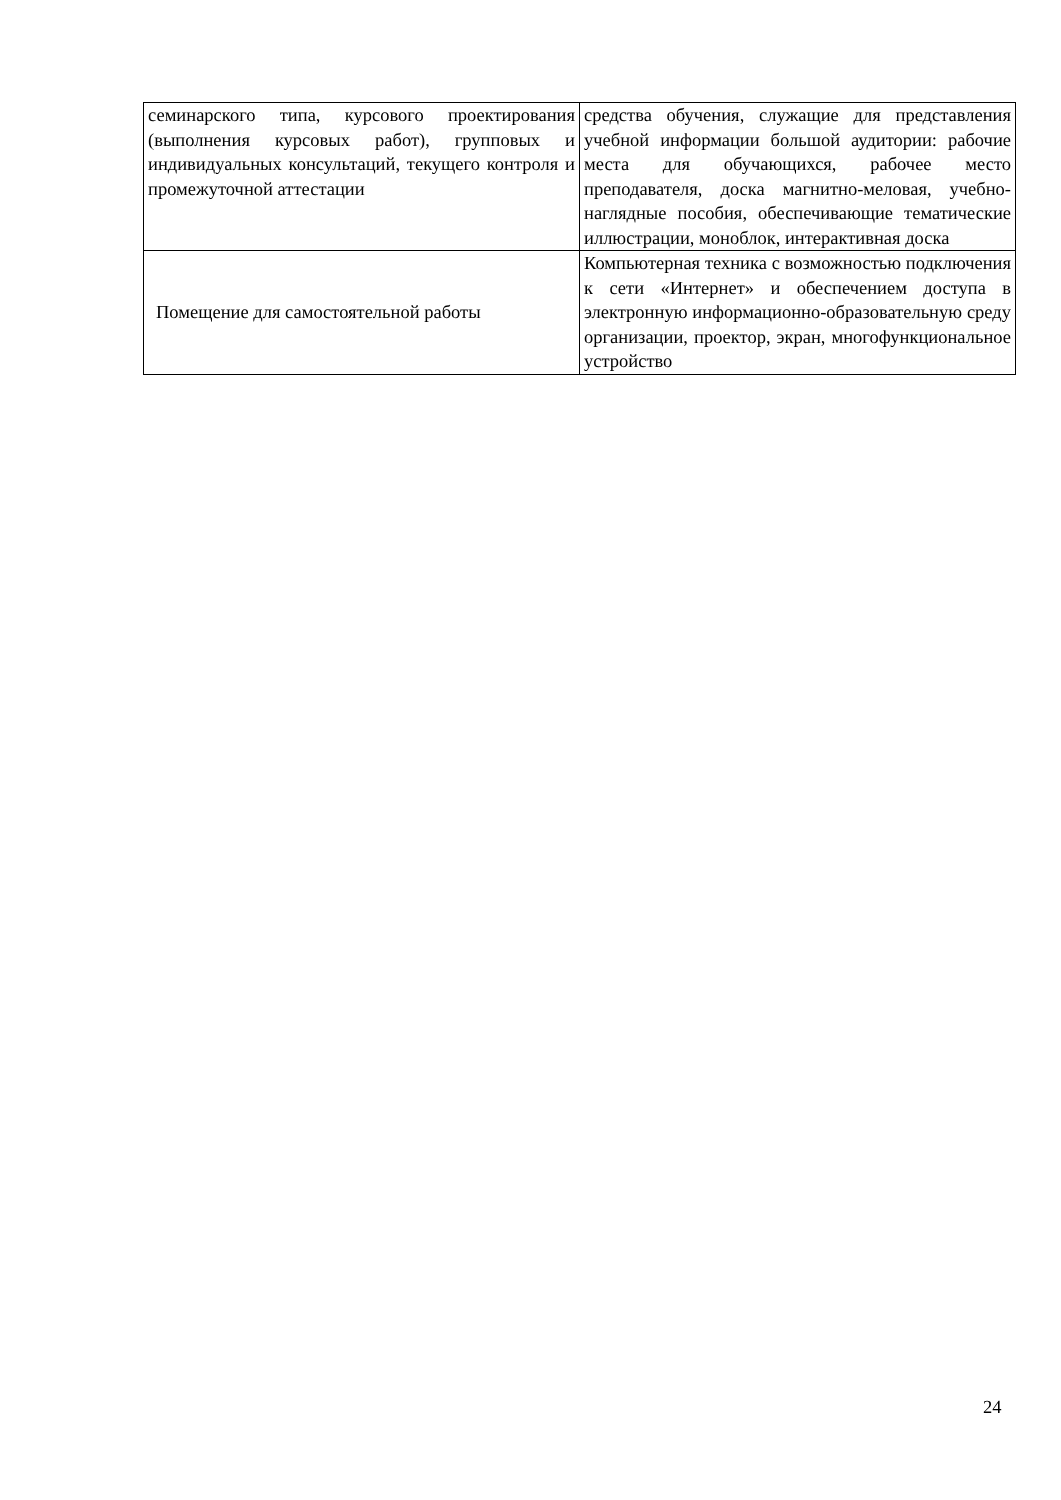| семинарского типа, курсового проектирования (выполнения курсовых работ), групповых и индивидуальных консультаций, текущего контроля и промежуточной аттестации | средства обучения, служащие для представления учебной информации большой аудитории: рабочие места для обучающихся, рабочее место преподавателя, доска магнитно-меловая, учебно-наглядные пособия, обеспечивающие тематические иллюстрации, моноблок, интерактивная доска |
| Помещение для самостоятельной работы | Компьютерная техника с возможностью подключения к сети «Интернет» и обеспечением доступа в электронную информационно-образовательную среду организации, проектор, экран, многофункциональное устройство |
24